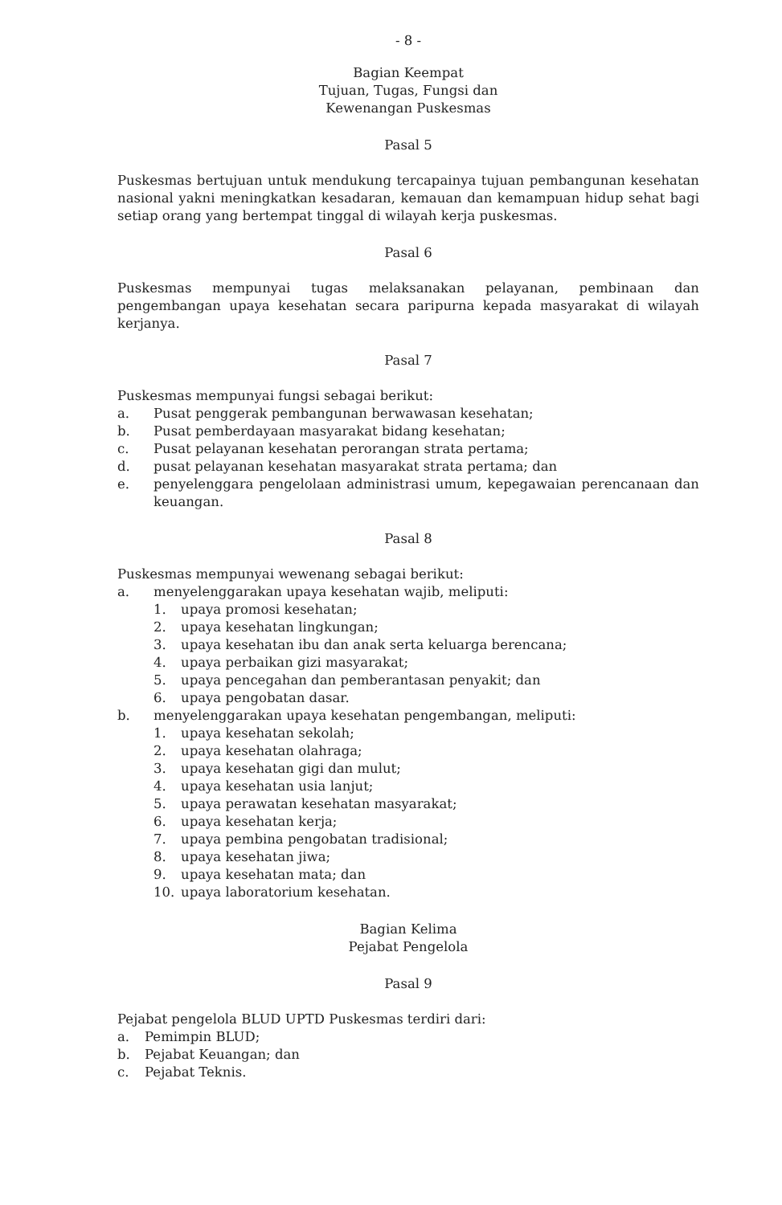- 8 -
Bagian Keempat
Tujuan, Tugas, Fungsi dan
Kewenangan Puskesmas
Pasal 5
Puskesmas bertujuan untuk mendukung tercapainya tujuan pembangunan kesehatan nasional yakni meningkatkan kesadaran, kemauan dan kemampuan hidup sehat bagi setiap orang yang bertempat tinggal di wilayah kerja puskesmas.
Pasal 6
Puskesmas mempunyai tugas melaksanakan pelayanan, pembinaan dan pengembangan upaya kesehatan secara paripurna kepada masyarakat di wilayah kerjanya.
Pasal 7
Puskesmas mempunyai fungsi sebagai berikut:
a. Pusat penggerak pembangunan berwawasan kesehatan;
b. Pusat pemberdayaan masyarakat bidang kesehatan;
c. Pusat pelayanan kesehatan perorangan strata pertama;
d. pusat pelayanan kesehatan masyarakat strata pertama; dan
e. penyelenggara pengelolaan administrasi umum, kepegawaian perencanaan dan keuangan.
Pasal 8
Puskesmas mempunyai wewenang sebagai berikut:
a. menyelenggarakan upaya kesehatan wajib, meliputi:
1. upaya promosi kesehatan;
2. upaya kesehatan lingkungan;
3. upaya kesehatan ibu dan anak serta keluarga berencana;
4. upaya perbaikan gizi masyarakat;
5. upaya pencegahan dan pemberantasan penyakit; dan
6. upaya pengobatan dasar.
b. menyelenggarakan upaya kesehatan pengembangan, meliputi:
1. upaya kesehatan sekolah;
2. upaya kesehatan olahraga;
3. upaya kesehatan gigi dan mulut;
4. upaya kesehatan usia lanjut;
5. upaya perawatan kesehatan masyarakat;
6. upaya kesehatan kerja;
7. upaya pembina pengobatan tradisional;
8. upaya kesehatan jiwa;
9. upaya kesehatan mata; dan
10. upaya laboratorium kesehatan.
Bagian Kelima
Pejabat Pengelola
Pasal 9
Pejabat pengelola BLUD UPTD Puskesmas terdiri dari:
a. Pemimpin BLUD;
b. Pejabat Keuangan; dan
c. Pejabat Teknis.